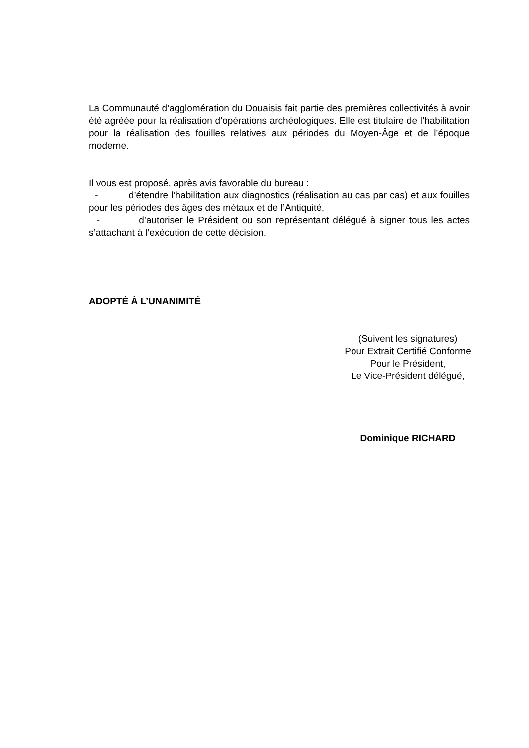La Communauté d’agglomération du Douaisis fait partie des premières collectivités à avoir été agréée pour la réalisation d’opérations archéologiques. Elle est titulaire de l’habilitation pour la réalisation des fouilles relatives aux périodes du Moyen-Âge et de l’époque moderne.
Il vous est proposé, après avis favorable du bureau :
- d’étendre l’habilitation aux diagnostics (réalisation au cas par cas) et aux fouilles pour les périodes des âges des métaux et de l’Antiquité,
- d’autoriser le Président ou son représentant délégué à signer tous les actes s’attachant à l’exécution de cette décision.
ADOPTÉ À L’UNANIMITÉ
(Suivent les signatures)
Pour Extrait Certifié Conforme
Pour le Président,
Le Vice-Président délégué,
Dominique RICHARD